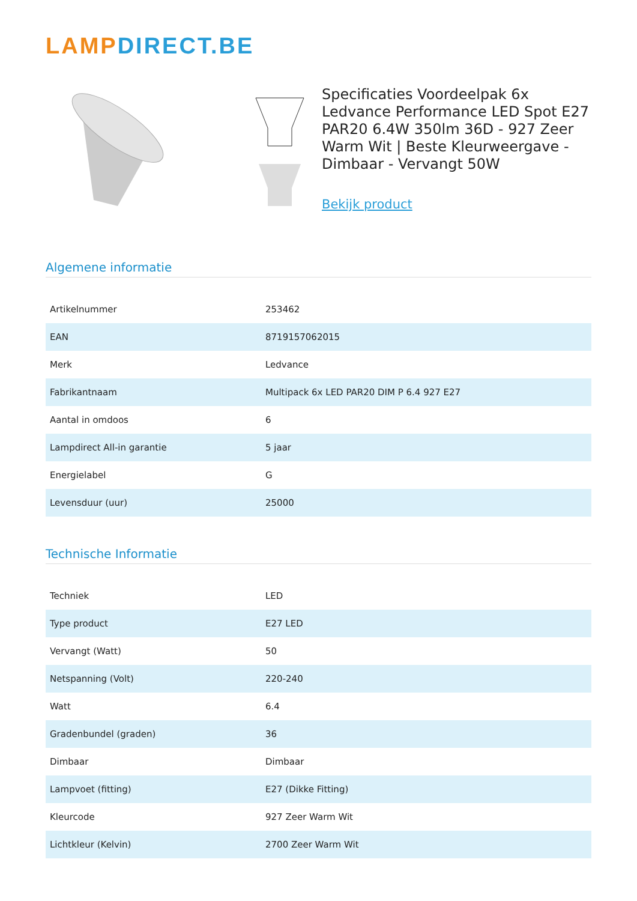LAMP DIRECT.BE
Specificaties Voordeelpak 6x Ledvance Performance LED Spot E27 PAR20 6.4W 350lm 36D - 927 Zeer Warm Wit | Beste Kleurweergave - Dimbaar - Vervangt 50W
Bekijk product
Algemene informatie
| Artikelnummer | 253462 |
| EAN | 8719157062015 |
| Merk | Ledvance |
| Fabrikantnaam | Multipack 6x LED PAR20 DIM P 6.4 927 E27 |
| Aantal in omdoos | 6 |
| Lampdirect All-in garantie | 5 jaar |
| Energielabel | G |
| Levensduur (uur) | 25000 |
Technische Informatie
| Techniek | LED |
| Type product | E27 LED |
| Vervangt (Watt) | 50 |
| Netspanning (Volt) | 220-240 |
| Watt | 6.4 |
| Gradenbundel (graden) | 36 |
| Dimbaar | Dimbaar |
| Lampvoet (fitting) | E27 (Dikke Fitting) |
| Kleurcode | 927 Zeer Warm Wit |
| Lichtkleur (Kelvin) | 2700 Zeer Warm Wit |